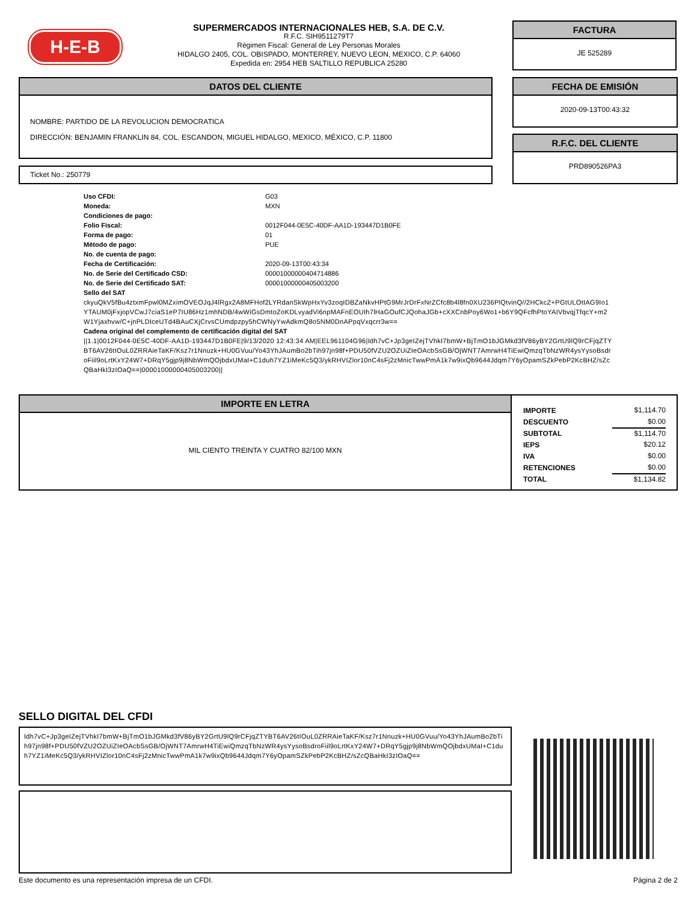H-E-B
SUPERMERCADOS INTERNACIONALES HEB, S.A. DE C.V.
R.F.C. SIH9511279T7
Régimen Fiscal: General de Ley Personas Morales
HIDALGO 2405, COL. OBISPADO, MONTERREY, NUEVO LEON, MEXICO, C.P. 64060
Expedida en: 2954 HEB SALTILLO REPUBLICA 25280
FACTURA
JE 525289
DATOS DEL CLIENTE
NOMBRE: PARTIDO DE LA REVOLUCION DEMOCRATICA
DIRECCIÓN: BENJAMIN FRANKLIN 84, COL. ESCANDON, MIGUEL HIDALGO, MEXICO, MÉXICO, C.P. 11800
FECHA DE EMISIÓN
2020-09-13T00:43:32
R.F.C. DEL CLIENTE
PRD890526PA3
Ticket No.: 250779
| Uso CFDI: | G03 |
| Moneda: | MXN |
| Condiciones de pago: | |
| Folio Fiscal: | 0012F044-0E5C-40DF-AA1D-193447D1B0FE |
| Forma de pago: | 01 |
| Método de pago: | PUE |
| No. de cuenta de pago: | |
| Fecha de Certificación: | 2020-09-13T00:43:34 |
| No. de Serie del Certificado CSD: | 00001000000404714886 |
| No. de Serie del Certificado SAT: | 00001000000405003200 |
Sello del SAT
ckyuQkV5fBu4ztxmFpwl0MZximOVEOJqJ4lRgx2A8MFHof2LYRdanSkWpHxYv3zoqIDBZaNkvHPtG9MrJrDrFxNrZCfc8b4l8fn0XU236PlQtvinQ//2HCkcZ+PGtULOtIAG9Io1YTAUM0jFxjopVCwJ7ciaS1eP7IU86Hz1mhNDB/4wWiGsDmtoZoKDLvyadVi6npMAFnEOUIh7lHaGOufCJQohaJGb+cXXCnbPoy6Wo1+b6Y9QFcfhPtoYAIVbvqjTfqcY+m2W1Yjaxhvw/C+jnPLDIceUTd4BAuCXjCrvsCUmdpzpy5hCWNyYwAdkmQ8o5NM0DnAPpqVxqcrr3w==
Cadena original del complemento de certificación digital del SAT
||1.1|0012F044-0E5C-40DF-AA1D-193447D1B0FE|9/13/2020 12:43:34 AM|EEL961104G96|Idh7vC+Jp3geIZejTVhkI7bmW+BjTmO1bJGMkd3fV86yBY2GrtU9lQ9rCFjqZTYBT6AV26tIOuL0ZRRAieTaKF/Ksz7r1Nnuzk+HU0GVuu/Yo43YhJAumBo2bTih97jn98f+PDU50fVZU2OZUiZIeOAcbSsGB/OjWNT7AmrwH4TiEwiQmzqTbNzWR4ysYysoBsdroFiil9oLrtKxY24W7+DRqY5gjp9j8NbWmQOjbdxUMaI+C1duh7YZ1iMeKc5Q3/ykRHVIZlor10nC4sFj2zMnicTwwPmA1k7w9ixQb9644Jdqm7Y6yOpamSZkPebP2KcBHZ/sZcQBaHkI3zIOaQ==|00001000000405003200||
IMPORTE EN LETRA
MIL CIENTO TREINTA Y CUATRO 82/100 MXN
| IMPORTE | $1,114.70 |
| DESCUENTO | $0.00 |
| SUBTOTAL | $1,114.70 |
| IEPS | $20.12 |
| IVA | $0.00 |
| RETENCIONES | $0.00 |
| TOTAL | $1,134.82 |
SELLO DIGITAL DEL CFDI
Idh7vC+Jp3geIZejTVhkI7bmW+BjTmO1bJGMkd3fV86yBY2GrtU9lQ9rCFjqZTYBT6AV26tIOuL0ZRRAieTaKF/Ksz7r1Nnuzk+HU0GVuu/Yo43YhJAumBo2bTih97jn98f+PDU50fVZU2OZUiZIeOAcbSsGB/OjWNT7AmrwH4TiEwiQmzqTbNzWR4ysYysoBsdroFiil9oLrtKxY24W7+DRqY5gjp9j8NbWmQOjbdxUMaI+C1duh7YZ1iMeKc5Q3/ykRHVIZlor10nC4sFj2zMnicTwwPmA1k7w9ixQb9644Jdqm7Y6yOpamSZkPebP2KcBHZ/sZcQBaHkI3zIOaQ==
Este documento es una representación impresa de un CFDI. Página 2 de 2